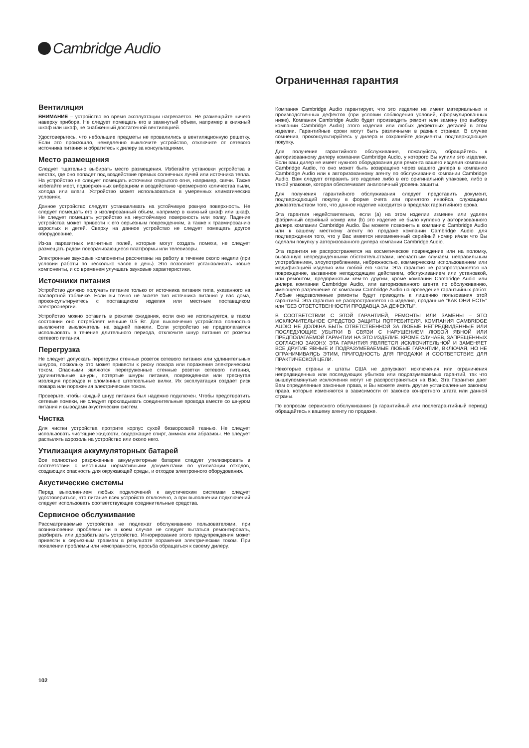Cambridge Audio
Вентиляция
ВНИМАНИЕ – устройство во время эксплуатации нагревается. Не размещайте ничего наверху прибора. Не следует помещать его в замкнутый объем, например в книжный шкаф или шкаф, не снабженный достаточной вентиляцией.
Удостоверьтесь, что небольшие предметы не провалились в вентиляционную решетку. Если это произошло, немедленно выключите устройство, отключите от сетевого источника питания и обратитесь к дилеру за консультациями.
Место размещения
Следует тщательно выбирать место размещения. Избегайте установки устройства в местах, где оно попадет под воздействие прямых солнечных лучей или источника тепла. На устройство не следует помещать источники открытого огня, например, свечи. Также избегайте мест, подверженных вибрациям и воздействию чрезмерного количества пыли, холода или влаги. Устройство может использоваться в умеренных климатических условиях.
Данное устройство следует устанавливать на устойчивую ровную поверхность. Не следует помещать его в изолированный объем, например в книжный шкаф или шкаф. Не следует помещать устройство на неустойчивую поверхность или полку. Падение устройства может привести к его серьезным повреждениям, а также к травмированию взрослых и детей. Сверху на данное устройство не следует помещать другое оборудование.
Из-за паразитных магнитных полей, которые могут создать помехи, не следует размещать рядом поворачивающиеся платформы или телевизоры.
Электронные звуковые компоненты рассчитаны на работу в течение около недели (при условии работы по несколько часов в день). Это позволяет устанавливать новые компоненты, и со временем улучшать звуковые характеристики.
Источники питания
Устройство должно получать питание только от источника питания типа, указанного на паспортной табличке. Если вы точно не знаете тип источника питания у вас дома, проконсультируетесь с поставщиком изделия или местным поставщиком электроэнергии.
Устройство можно оставить в режиме ожидания, если оно не используется, в таком состоянии оно потребляет меньше 0.5 Вт. Для выключения устройства полностью выключите выключатель на задней панели. Если устройство не предполагается использовать в течение длительного периода, отключите шнур питания от розетки сетевого питания.
Перегрузка
Не следует допускать перегрузки стенных розеток сетевого питания или удлинительных шнуров, поскольку это может привести к риску пожара или поражения электрическим током. Опасными являются перегруженные стенные розетки сетевого питания, удлинительные шнуры, потертые шнуры питания, поврежденная или треснутая изоляция проводов и сломанные штепсельные вилки. Их эксплуатация создает риск пожара или поражения электрическим током.
Проверьте, чтобы каждый шнур питания был надежно подключен. Чтобы предотвратить сетевые помехи, не следует прокладывать соединительные провода вместе со шнуром питания и выводами акустических систем.
Чистка
Для чистки устройства протрите корпус сухой безворсовой тканью. Не следует использовать чистящие жидкости, содержащие спирт, аммиак или абразивы. Не следует распылять аэрозоль на устройство или около него.
Утилизация аккумуляторных батарей
Все полностью разряженные аккумуляторные батареи следует утилизировать в соответствии с местными нормативными документами по утилизации отходов, создающих опасность для окружающей среды, и отходов электронного оборудования.
Акустические системы
Перед выполнением любых подключений к акустическим системам следует удостовериться, что питание всех устройств отключено, а при выполнении подключений следует использовать соответствующие соединительные средства.
Сервисное обслуживание
Рассматриваемые устройства не подлежат обслуживанию пользователями, при возникновении проблемы ни в коем случае не следует пытаться ремонтировать, разбирать или дорабатывать устройство. Игнорирование этого предупреждения может привести к серьезным травмам в результате поражения электрическим током. При появлении проблемы или неисправности, просьба обращаться к своему дилеру.
Ограниченная гарантия
Компания Cambridge Audio гарантирует, что это изделие не имеет материальных и производственных дефектов (при условии соблюдения условий, сформулированных ниже). Компания Cambridge Audio будет производить ремонт или замену (по выбору компании Cambridge Audio) этого изделия или любых дефектных деталей в этом изделии. Гарантийные сроки могут быть различными в разных странах. В случае сомнения, проконсультируйтесь у дилера и сохраняйте документы, подтверждающие покупку.
Для получения гарантийного обслуживания, пожалуйста, обращайтесь к авторизованному дилеру компании Cambridge Audio, у которого Вы купили это изделие. Если ваш дилер не имеет нужного оборудования для ремонта вашего изделия компании Cambridge Audio, то оно может быть возвращено через вашего дилера в компанию Cambridge Audio или к авторизованному агенту по обслуживанию компании Cambridge Audio. Вам следует отправить это изделие либо в его оригинальной упаковке, либо в такой упаковке, которая обеспечивает аналогичный уровень защиты.
Для получения гарантийного обслуживания следует представить документ, подтверждающий покупку в форме счета или принятого инвойса, служащими доказательством того, что данное изделие находится в пределах гарантийного срока.
Эта гарантия недействительна, если (a) на этом изделии изменен или удален фабричный серийный номер или (b) это изделие не было куплено у авторизованного дилера компании Cambridge Audio. Вы можете позвонить в компанию Cambridge Audio или к вашему местному агенту по продаже компании Cambridge Audio для подтверждения того, что у Вас имеется неизмененный серийный номер и/или что Вы сделали покупку у авторизованного дилера компании Cambridge Audio.
Эта гарантия не распространяется на косметическое повреждение или на поломку, вызванную непредвиденными обстоятельствами, несчастным случаем, неправильным употреблением, злоупотреблением, небрежностью, коммерческим использованием или модификацией изделия или любой его части. Эта гарантия не распространяется на повреждение, вызванное неподходящим действием, обслуживанием или установкой, или ремонтом, предпринятым кем-то другим, кроме компании Cambridge Audio или дилера компании Cambridge Audio, или авторизованного агента по обслуживанию, имеющего разрешение от компании Cambridge Audio на проведение гарантийных работ. Любые недозволенные ремонты будут приводить к лишению пользования этой гарантией. Эта гарантия не распространяется на изделия, проданные "КАК ОНИ ЕСТЬ" или "БЕЗ ОТВЕТСТВЕННОСТИ ПРОДАВЦА ЗА ДЕФЕКТЫ".
В СООТВЕТСТВИИ С ЭТОЙ ГАРАНТИЕЙ, РЕМОНТЫ ИЛИ ЗАМЕНЫ – ЭТО ИСКЛЮЧИТЕЛЬНОЕ СРЕДСТВО ЗАЩИТЫ ПОТРЕБИТЕЛЯ. КОМПАНИЯ CAMBRIDGE AUDIO НЕ ДОЛЖНА БЫТЬ ОТВЕТСТВЕННОЙ ЗА ЛЮБЫЕ НЕПРЕДВИДЕННЫЕ ИЛИ ПОСЛЕДУЮЩИЕ УБЫТКИ В СВЯЗИ С НАРУШЕНИЕМ ЛЮБОЙ ЯВНОЙ ИЛИ ПРЕДПОЛАГАЕМОЙ ГАРАНТИИ НА ЭТО ИЗДЕЛИЕ. КРОМЕ СЛУЧАЕВ, ЗАПРЕЩЕННЫХ СОГЛАСНО ЗАКОНУ, ЭТА ГАРАНТИЯ ЯВЛЯЕТСЯ ИСКЛЮЧИТЕЛЬНОЙ И ЗАМЕНЯЕТ ВСЕ ДРУГИЕ ЯВНЫЕ И ПОДРАЗУМЕВАЕМЫЕ ЛЮБЫЕ ГАРАНТИИ, ВКЛЮЧАЯ, НО НЕ ОГРАНИЧИВАЯСЬ ЭТИМ, ПРИГОДНОСТЬ ДЛЯ ПРОДАЖИ И СООТВЕТСТВИЕ ДЛЯ ПРАКТИЧЕСКОЙ ЦЕЛИ.
Некоторые страны и штаты США не допускают исключения или ограничения непредвиденных или последующих убытков или подразумеваемых гарантий, так что вышеупомянутые исключения могут не распространяться на Вас. Эта Гарантия дает Вам определенные законные права, и Вы можете иметь другие установленные законом права, которые изменяются в зависимости от законов конкретного штата или данной страны.
По вопросам сервисного обслуживания (в гарантийный или послегарантийный период) обращайтесь к вашему агенту по продаже.
102